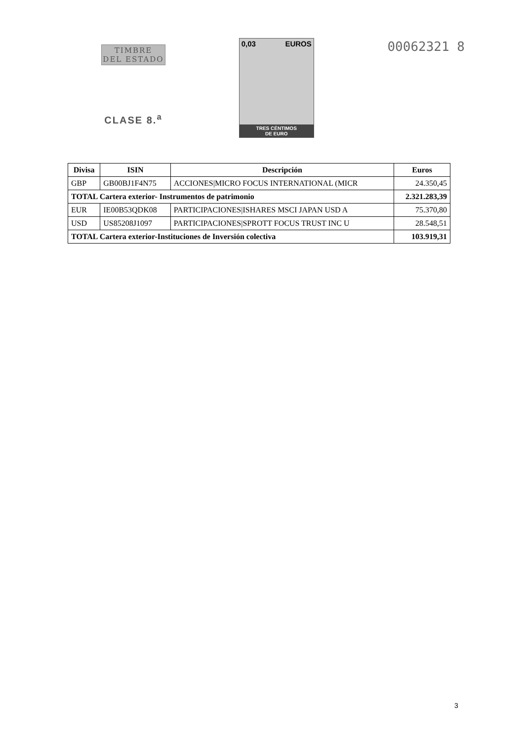TIMBRE
DEL ESTADO
CLASE 8.<sup>a</sup>
0,03 EUROS
TRES CÉNTIMOS
DE EURO
00062321 8
| Divisa | ISIN | Descripción | Euros |
| --- | --- | --- | --- |
| GBP | GB00BJ1F4N75 | ACCIONES/MICRO FOCUS INTERNATIONAL (MICR | 24.350,45 |
| TOTAL Cartera exterior- Instrumentos de patrimonio | | | 2.321.283,39 |
| EUR | IE00B53QDK08 | PARTICIPACIONES/ISHARES MSCI JAPAN USD A | 75.370,80 |
| USD | US85208J1097 | PARTICIPACIONES/SPROTT FOCUS TRUST INC U | 28.548,51 |
| TOTAL Cartera exterior-Instituciones de Inversión colectiva | | | 103.919,31 |
3